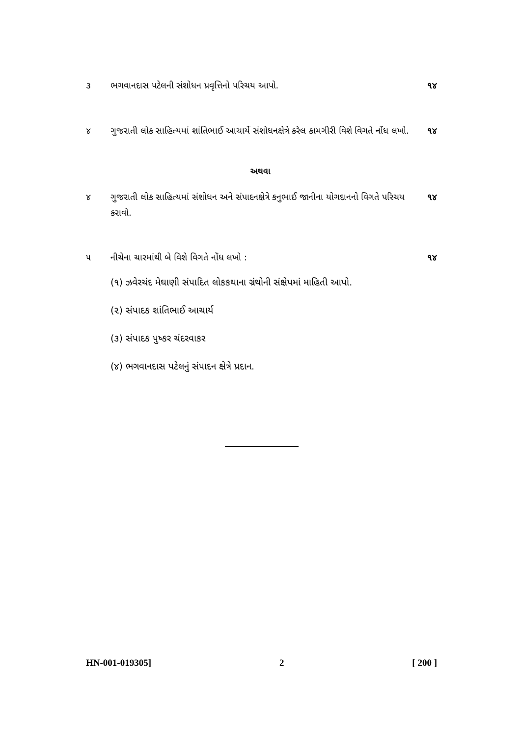૩ ભગવાનદાસ પટેલની સંશોધન પ્રવૃત્તિનો પરિચય આપો.
૧૪
૪ ગુજરાતી લોક સાહિત્યમાં શાંતિભાઈ આચાર્યે સંશોધનક્ષેત્રે કરેલ કામગીરી વિશે વિગતે નોંધ લખો.
૧૪
અથવા
૪ ગુજરાતી લોક સાહિત્યમાં સંશોધન અને સંપાદનક્ષેત્રે કનુભાઈ જાનીના યોગદાનનો વિગતે પરિચય કરાવો.
૧૪
૫ નીચેના ચારમાંથી બે વિશે વિગતે નોંધ લખો :
૧૪
(૧) ઝવેરચંદ મેઘાણી સંપાદિત લોકકથાના ગ્રંથોની સંક્ષેપમાં માહિતી આપો.
(૨) સંપાદક શાંતિભાઈ આચાર્ય
(૩) સંપાદક પુષ્કર ચંદરવાકર
(૪) ભગવાનદાસ પટેલનું સંપાદન ક્ષેત્રે પ્રદાન.
HN-001-019305] 2 [ 200 ]